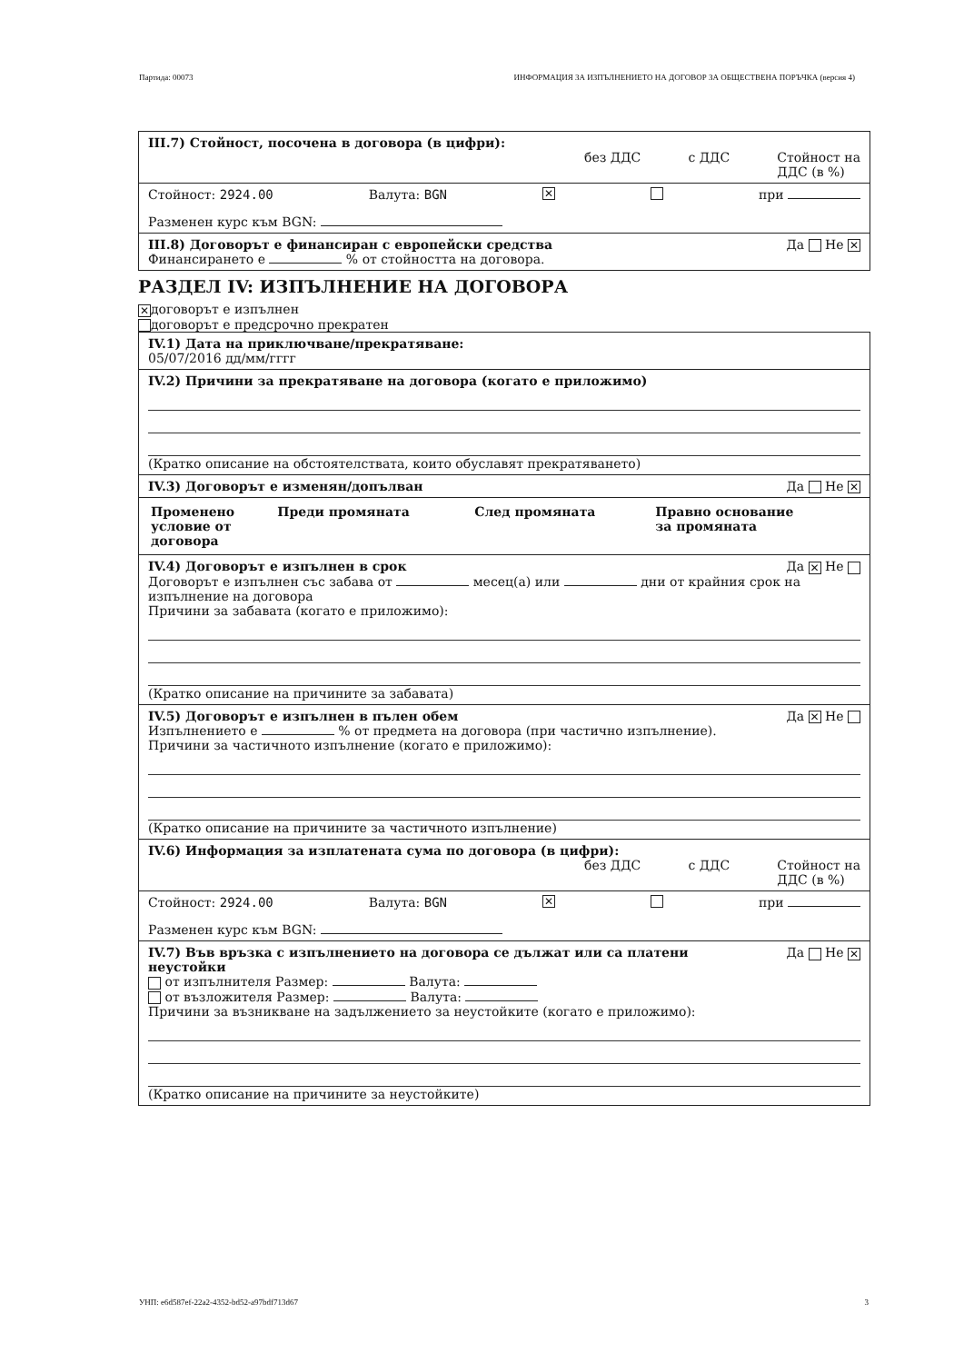Партида: 00073 ИНФОРМАЦИЯ ЗА ИЗПЪЛНЕНИЕТО НА ДОГОВОР ЗА ОБЩЕСТВЕНА ПОРЪЧКА (версия 4)
III.7) Стойност, посочена в договора (в цифри):
без ДДС с ДДС Стойност на
ДДС (в %)
Стойност: 2924.00 Валута: BGN ✕ при
Разменен курс към BGN:
III.8) Договорът е финансиран с европейски средства Да Не ✕
Финансирането е % от стойността на договора.
РАЗДЕЛ IV: ИЗПЪЛНЕНИЕ НА ДОГОВОРА
✕ договорът е изпълнен
договорът е предсрочно прекратен
IV.1) Дата на приключване/прекратяване:
05/07/2016 дд/мм/гггг
IV.2) Причини за прекратяване на договора (когато е приложимо)
(Кратко описание на обстоятелствата, които обуславят прекратяването)
IV.3) Договорът е изменян/допълван Да Не ✕
| Променено условие от договора | Преди промяната | След промяната | Правно основание за промяната |
| --- | --- | --- | --- |
IV.4) Договорът е изпълнен в срок Да ✕ Не
Договорът е изпълнен със забава от месец(а) или дни от крайния срок на изпълнение на договора
Причини за забавата (когато е приложимо):
(Кратко описание на причините за забавата)
IV.5) Договорът е изпълнен в пълен обем Да ✕ Не
Изпълнението е % от предмета на договора (при частично изпълнение).
Причини за частичното изпълнение (когато е приложимо):
(Кратко описание на причините за частичното изпълнение)
IV.6) Информация за изплатената сума по договора (в цифри):
без ДДС с ДДС Стойност на
ДДС (в %)
Стойност: 2924.00 Валута: BGN ✕ при
Разменен курс към BGN:
IV.7) Във връзка с изпълнението на договора се дължат или са платени
неустойки Да Не ✕
от изпълнителя Размер: Валута:
от възложителя Размер: Валута:
Причини за възникване на задължението за неустойките (когато е приложимо):
(Кратко описание на причините за неустойките)
УНП: e6d587ef-22a2-4352-bd52-a97bdf713d67 3